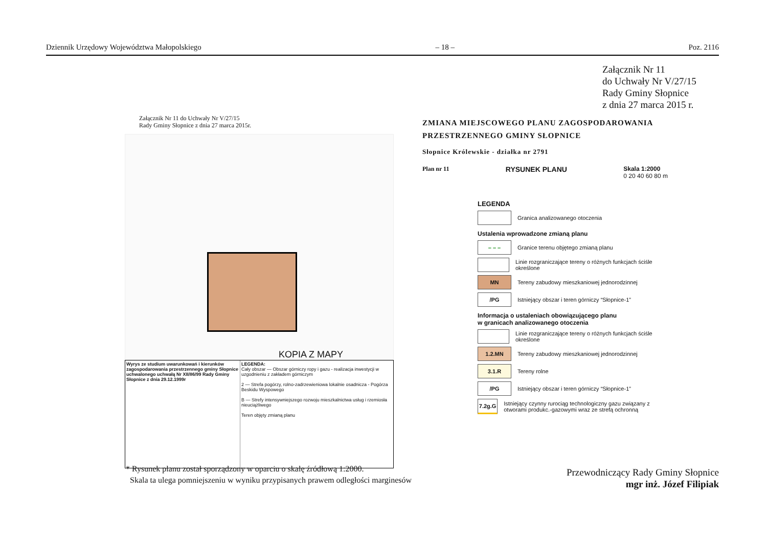Dziennik Urzędowy Województwa Małopolskiego – 18 – Poz. 2116
Załącznik Nr 11
do Uchwały Nr V/27/15
Rady Gminy Słopnice
z dnia 27 marca 2015 r.
Załącznik Nr 11 do Uchwały Nr V/27/15
Rady Gminy Słopnice z dnia 27 marca 2015r.
KOPIA Z MAPY
Wyrys ze studium uwarunkowań i kierunków zagospodarowania przestrzennego gminy Słopnice uchwalonego uchwałą Nr XII/86/99 Rady Gminy Słopnice z dnia 29.12.1999r
LEGENDA:
Cały obszar — Obszar górniczy ropy i gazu - realizacja inwestycji w uzgodnieniu z zakładem górniczym
2 — Strefa pogórzy, rolno-zadrzewieniowa lokalnie osadnicza - Pogórza Beskidu Wyspowego
B — Strefy intensywniejszego rozwoju mieszkalnictwa usług i rzemiosła nieuciążliwego
Teren objęty zmianą planu
* Rysunek planu został sporządzony w oparciu o skalę źródłową 1:2000.
Skala ta ulega pomniejszeniu w wyniku przypisanych prawem odległości marginesów
ZMIANA MIEJSCOWEGO PLANU ZAGOSPODAROWANIA
PRZESTRZENNEGO GMINY SŁOPNICE
Słopnice Królewskie - działka nr 2791
Plan nr 11 RYSUNEK PLANU Skala 1:2000
0 20 40 60 80 m
LEGENDA
Granica analizowanego otoczenia
Ustalenia wprowadzone zmianą planu
– – –
Granice terenu objętego zmianą planu
Linie rozgraniczające tereny o różnych funkcjach ściśle określone
MN
Tereny zabudowy mieszkaniowej jednorodzinnej
/PG
Istniejący obszar i teren górniczy “Słopnice-1”
Informacja o ustaleniach obowiązującego planu
w granicach analizowanego otoczenia
Linie rozgraniczające tereny o różnych funkcjach ściśle określone
1.2.MN
Tereny zabudowy mieszkaniowej jednorodzinnej
3.1.R
Tereny rolne
/PG
Istniejący obszar i teren górniczy “Słopnice-1”
7.2g.G
Istniejący czynny rurociąg technologiczny gazu związany z otworami produkc.-gazowymi wraz ze strefą ochronną
Przewodniczący Rady Gminy Słopnice
mgr inż. Józef Filipiak